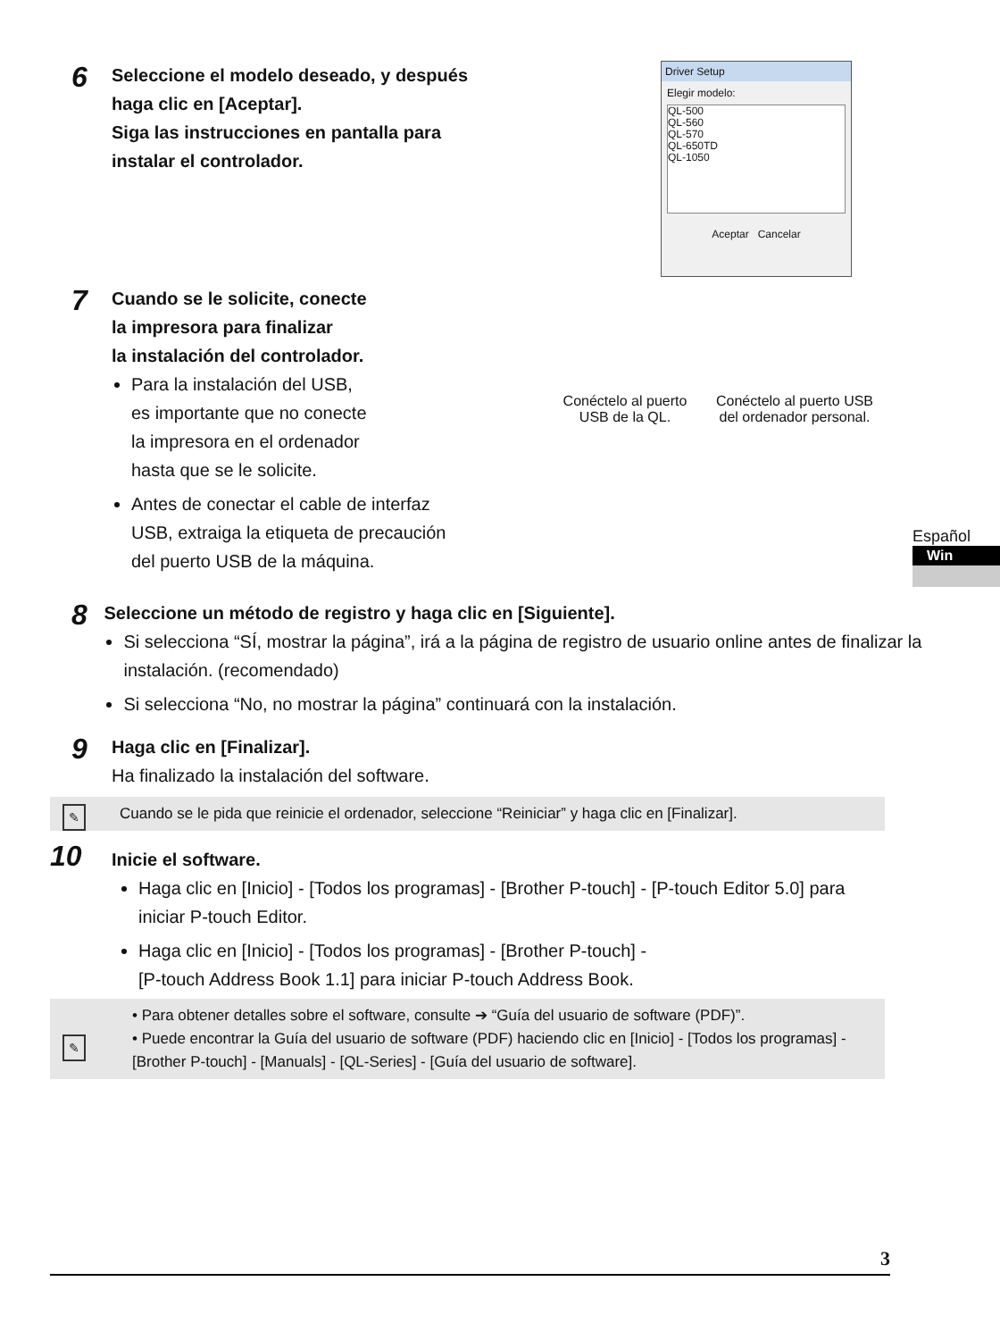6
Seleccione el modelo deseado, y después
haga clic en [Aceptar].
Siga las instrucciones en pantalla para
instalar el controlador.
7
Cuando se le solicite, conecte
la impresora para finalizar
la instalación del controlador.
Para la instalación del USB,
es importante que no conecte
la impresora en el ordenador
hasta que se le solicite.
Antes de conectar el cable de interfaz
USB, extraiga la etiqueta de precaución
del puerto USB de la máquina.
Driver Setup
Elegir modelo:
QL-500
QL-560
QL-570
QL-650TD
QL-1050
Aceptar Cancelar
Conéctelo al puerto
USB de la QL.
Conéctelo al puerto USB
del ordenador personal.
8
Seleccione un método de registro y haga clic en [Siguiente].
Si selecciona “SÍ, mostrar la página”, irá a la página de registro de usuario online antes de finalizar la instalación. (recomendado)
Si selecciona “No, no mostrar la página” continuará con la instalación.
9
Haga clic en [Finalizar].
Ha finalizado la instalación del software.
✎ Cuando se le pida que reinicie el ordenador, seleccione “Reiniciar” y haga clic en [Finalizar].
10
Inicie el software.
Haga clic en [Inicio] - [Todos los programas] - [Brother P-touch] - [P-touch Editor 5.0] para iniciar P-touch Editor.
Haga clic en [Inicio] - [Todos los programas] - [Brother P-touch] -
[P-touch Address Book 1.1] para iniciar P-touch Address Book.
✎
• Para obtener detalles sobre el software, consulte ➔ “Guía del usuario de software (PDF)”.
• Puede encontrar la Guía del usuario de software (PDF) haciendo clic en [Inicio] - [Todos los programas] - [Brother P-touch] - [Manuals] - [QL-Series] - [Guía del usuario de software].
3
Español
Win